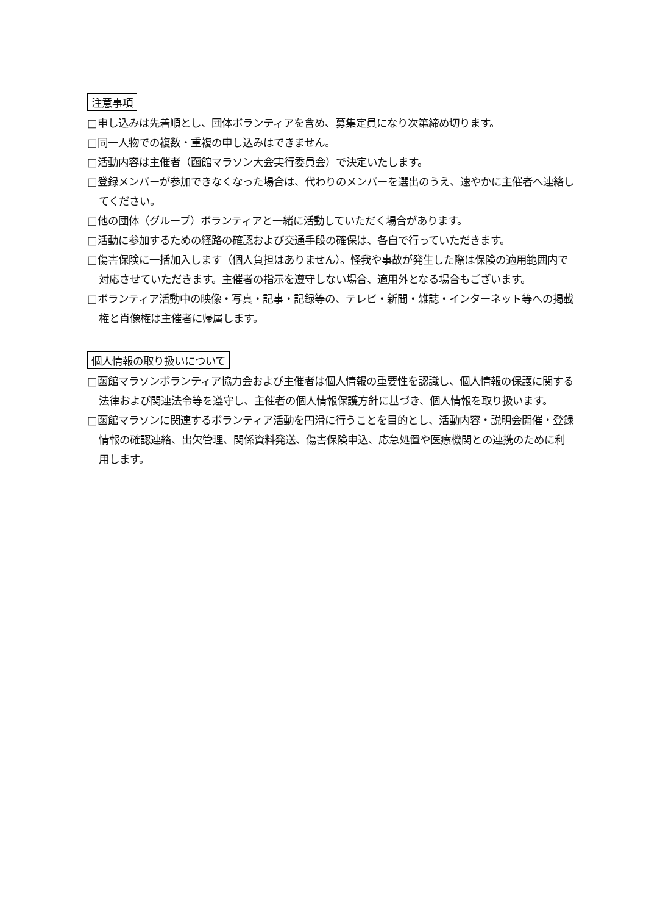注意事項
□申し込みは先着順とし、団体ボランティアを含め、募集定員になり次第締め切ります。
□同一人物での複数・重複の申し込みはできません。
□活動内容は主催者（函館マラソン大会実行委員会）で決定いたします。
□登録メンバーが参加できなくなった場合は、代わりのメンバーを選出のうえ、速やかに主催者へ連絡してください。
□他の団体（グループ）ボランティアと一緒に活動していただく場合があります。
□活動に参加するための経路の確認および交通手段の確保は、各自で行っていただきます。
□傷害保険に一括加入します（個人負担はありません）。怪我や事故が発生した際は保険の適用範囲内で対応させていただきます。主催者の指示を遵守しない場合、適用外となる場合もございます。
□ボランティア活動中の映像・写真・記事・記録等の、テレビ・新聞・雑誌・インターネット等への掲載権と肖像権は主催者に帰属します。
個人情報の取り扱いについて
□函館マラソンボランティア協力会および主催者は個人情報の重要性を認識し、個人情報の保護に関する法律および関連法令等を遵守し、主催者の個人情報保護方針に基づき、個人情報を取り扱います。
□函館マラソンに関連するボランティア活動を円滑に行うことを目的とし、活動内容・説明会開催・登録情報の確認連絡、出欠管理、関係資料発送、傷害保険申込、応急処置や医療機関との連携のために利用します。